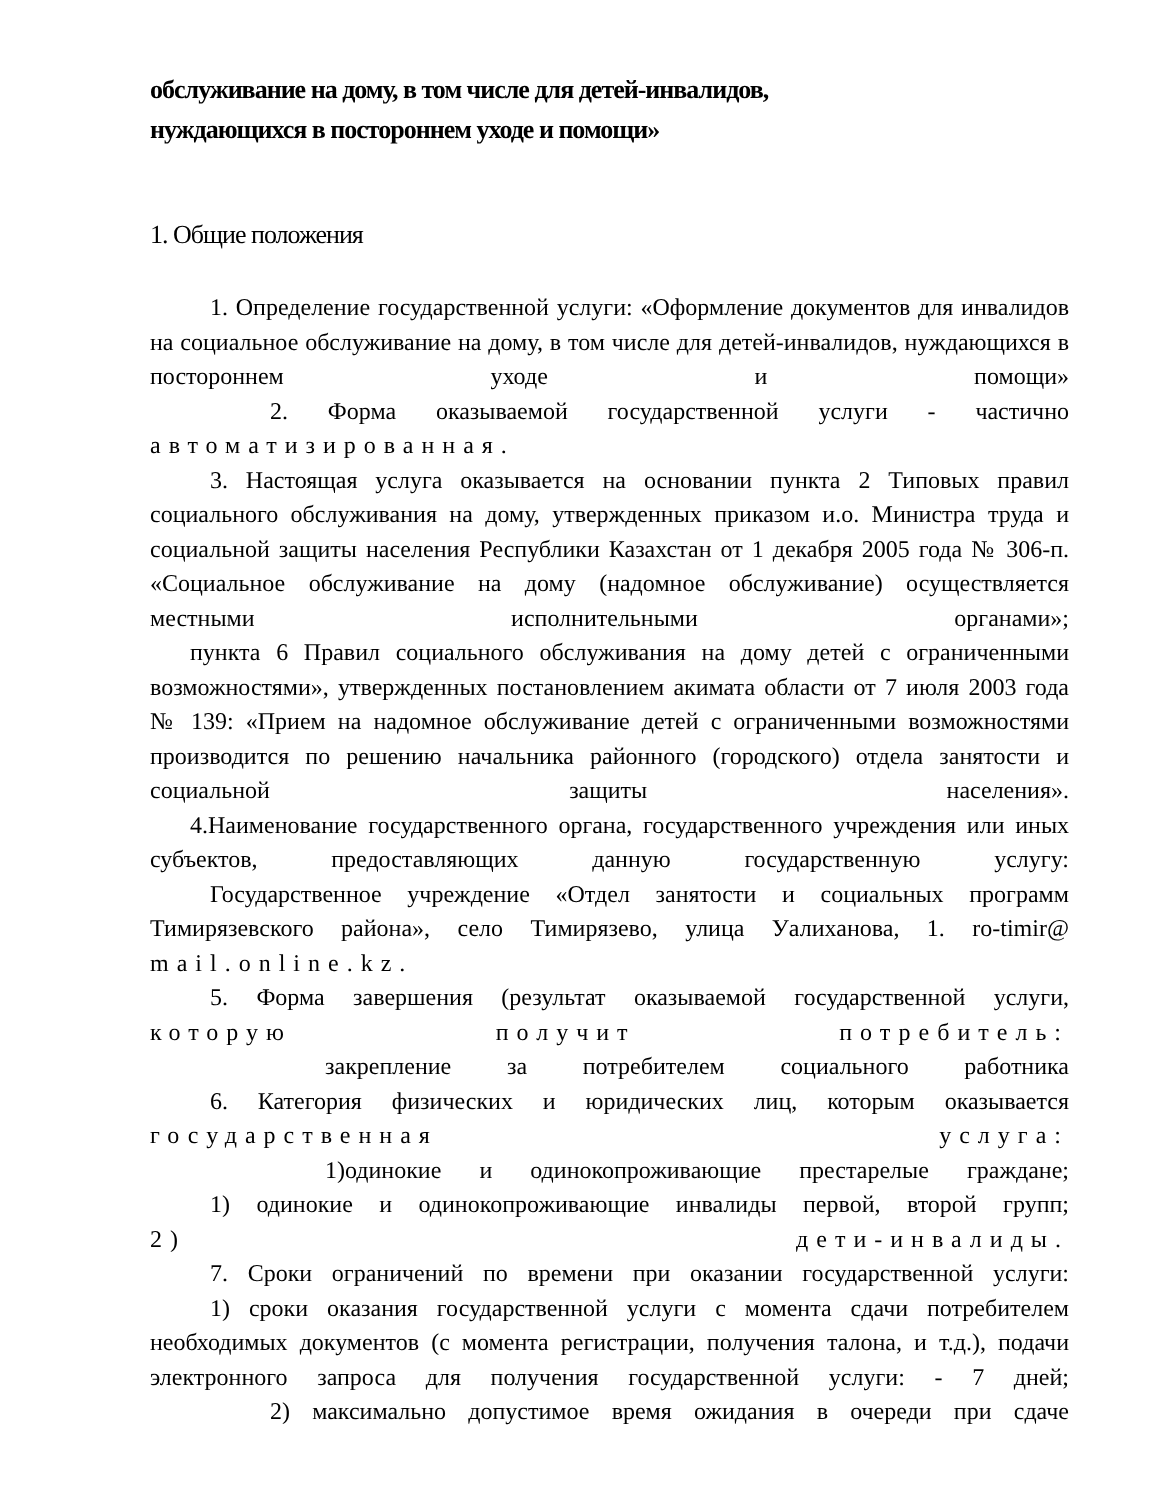обслуживание на дому, в том числе для детей-инвалидов,
нуждающихся в постороннем уходе и помощи»
1. Общие положения
1. Определение государственной услуги: «Оформление документов для инвалидов на социальное обслуживание на дому, в том числе для детей-инвалидов, нуждающихся в постороннем уходе и помощи»
2. Форма оказываемой государственной услуги - частично
автоматизированная.
3. Настоящая услуга оказывается на основании пункта 2 Типовых правил социального обслуживания на дому, утвержденных приказом и.о. Министра труда и социальной защиты населения Республики Казахстан от 1 декабря 2005 года № 306-п. «Социальное обслуживание на дому (надомное обслуживание) осуществляется местными исполнительными органами»;
пункта 6 Правил социального обслуживания на дому детей с ограниченными возможностями», утвержденных постановлением акимата области от 7 июля 2003 года № 139: «Прием на надомное обслуживание детей с ограниченными возможностями производится по решению начальника районного (городского) отдела занятости и социальной защиты населения».
4.Наименование государственного органа, государственного учреждения или иных субъектов, предоставляющих данную государственную услугу:
Государственное учреждение «Отдел занятости и социальных программ Тимирязевского района», село Тимирязево, улица Уалиханова, 1. ro-timir@
mail.online.kz.
5. Форма завершения (результат оказываемой государственной услуги, которую получит потребитель:
закрепление за потребителем социального работника
6. Категория физических и юридических лиц, которым оказывается государственная услуга:
1)одинокие и одинокопроживающие престарелые граждане;
1) одинокие и одинокопроживающие инвалиды первой, второй групп;
2) дети-инвалиды.
7. Сроки ограничений по времени при оказании государственной услуги:
1) сроки оказания государственной услуги с момента сдачи потребителем необходимых документов (с момента регистрации, получения талона, и т.д.), подачи электронного запроса для получения государственной услуги: - 7 дней;
2) максимально допустимое время ожидания в очереди при сдаче